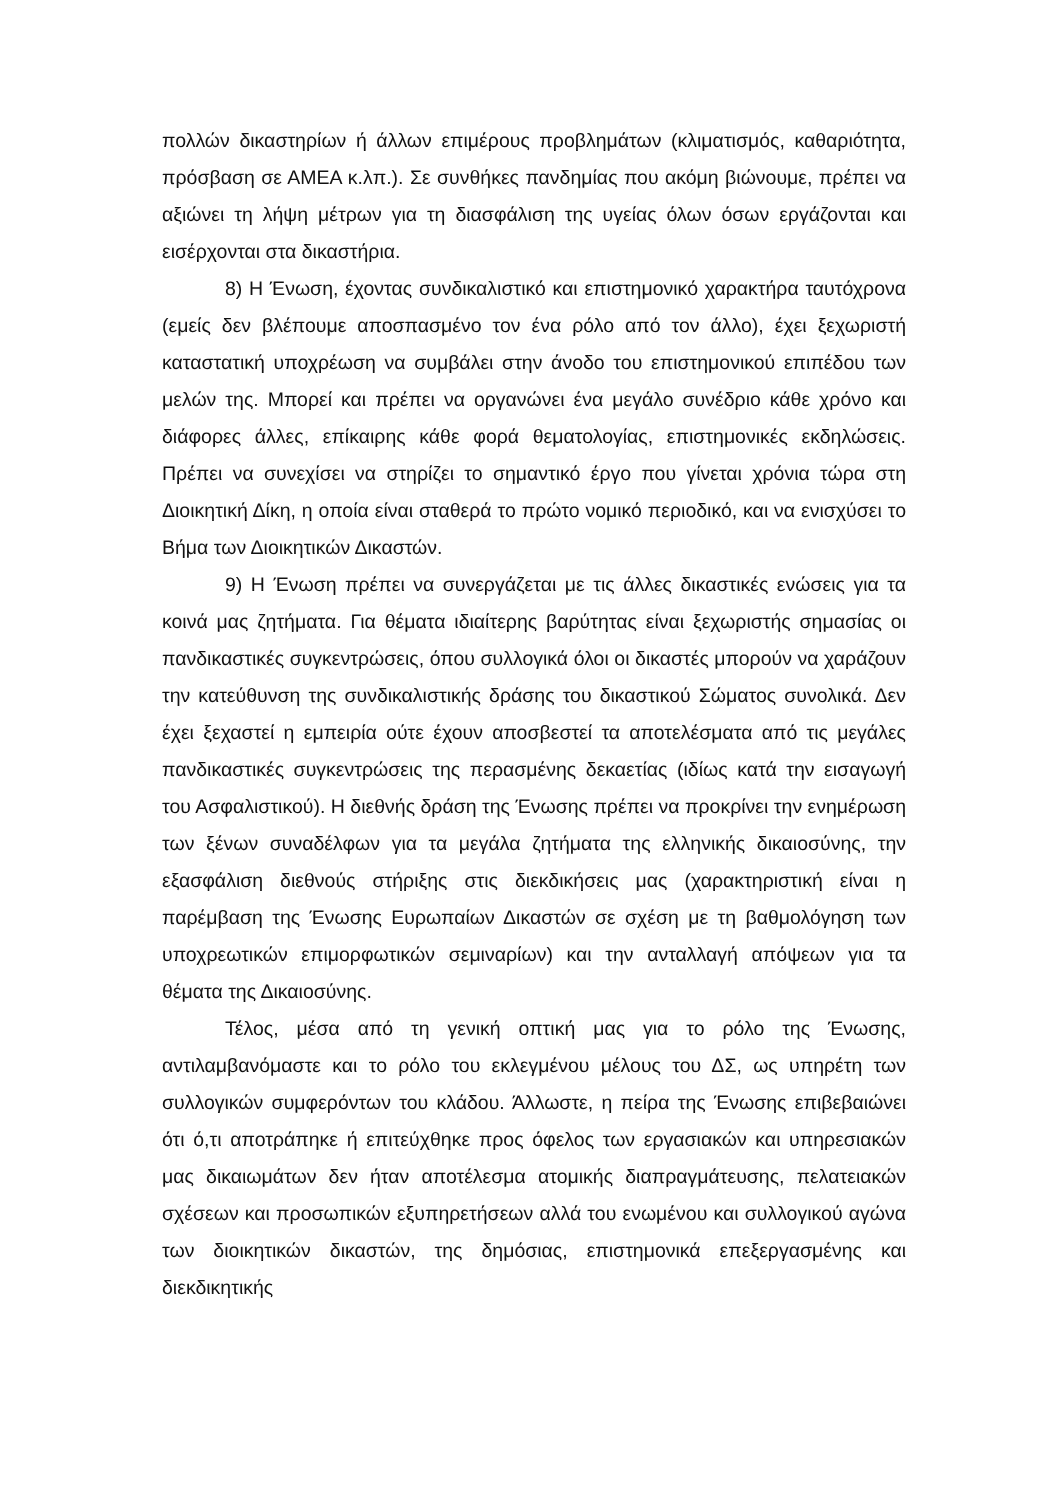πολλών δικαστηρίων ή άλλων επιμέρους προβλημάτων (κλιματισμός, καθαριότητα, πρόσβαση σε ΑΜΕΑ κ.λπ.). Σε συνθήκες πανδημίας που ακόμη βιώνουμε, πρέπει να αξιώνει τη λήψη μέτρων για τη διασφάλιση της υγείας όλων όσων εργάζονται και εισέρχονται στα δικαστήρια.
8) Η Ένωση, έχοντας συνδικαλιστικό και επιστημονικό χαρακτήρα ταυτόχρονα (εμείς δεν βλέπουμε αποσπασμένο τον ένα ρόλο από τον άλλο), έχει ξεχωριστή καταστατική υποχρέωση να συμβάλει στην άνοδο του επιστημονικού επιπέδου των μελών της. Μπορεί και πρέπει να οργανώνει ένα μεγάλο συνέδριο κάθε χρόνο και διάφορες άλλες, επίκαιρης κάθε φορά θεματολογίας, επιστημονικές εκδηλώσεις. Πρέπει να συνεχίσει να στηρίζει το σημαντικό έργο που γίνεται χρόνια τώρα στη Διοικητική Δίκη, η οποία είναι σταθερά το πρώτο νομικό περιοδικό, και να ενισχύσει το Βήμα των Διοικητικών Δικαστών.
9) Η Ένωση πρέπει να συνεργάζεται με τις άλλες δικαστικές ενώσεις για τα κοινά μας ζητήματα. Για θέματα ιδιαίτερης βαρύτητας είναι ξεχωριστής σημασίας οι πανδικαστικές συγκεντρώσεις, όπου συλλογικά όλοι οι δικαστές μπορούν να χαράζουν την κατεύθυνση της συνδικαλιστικής δράσης του δικαστικού Σώματος συνολικά. Δεν έχει ξεχαστεί η εμπειρία ούτε έχουν αποσβεστεί τα αποτελέσματα από τις μεγάλες πανδικαστικές συγκεντρώσεις της περασμένης δεκαετίας (ιδίως κατά την εισαγωγή του Ασφαλιστικού). Η διεθνής δράση της Ένωσης πρέπει να προκρίνει την ενημέρωση των ξένων συναδέλφων για τα μεγάλα ζητήματα της ελληνικής δικαιοσύνης, την εξασφάλιση διεθνούς στήριξης στις διεκδικήσεις μας (χαρακτηριστική είναι η παρέμβαση της Ένωσης Ευρωπαίων Δικαστών σε σχέση με τη βαθμολόγηση των υποχρεωτικών επιμορφωτικών σεμιναρίων) και την ανταλλαγή απόψεων για τα θέματα της Δικαιοσύνης.
Τέλος, μέσα από τη γενική οπτική μας για το ρόλο της Ένωσης, αντιλαμβανόμαστε και το ρόλο του εκλεγμένου μέλους του ΔΣ, ως υπηρέτη των συλλογικών συμφερόντων του κλάδου. Άλλωστε, η πείρα της Ένωσης επιβεβαιώνει ότι ό,τι αποτράπηκε ή επιτεύχθηκε προς όφελος των εργασιακών και υπηρεσιακών μας δικαιωμάτων δεν ήταν αποτέλεσμα ατομικής διαπραγμάτευσης, πελατειακών σχέσεων και προσωπικών εξυπηρετήσεων αλλά του ενωμένου και συλλογικού αγώνα των διοικητικών δικαστών, της δημόσιας, επιστημονικά επεξεργασμένης και διεκδικητικής